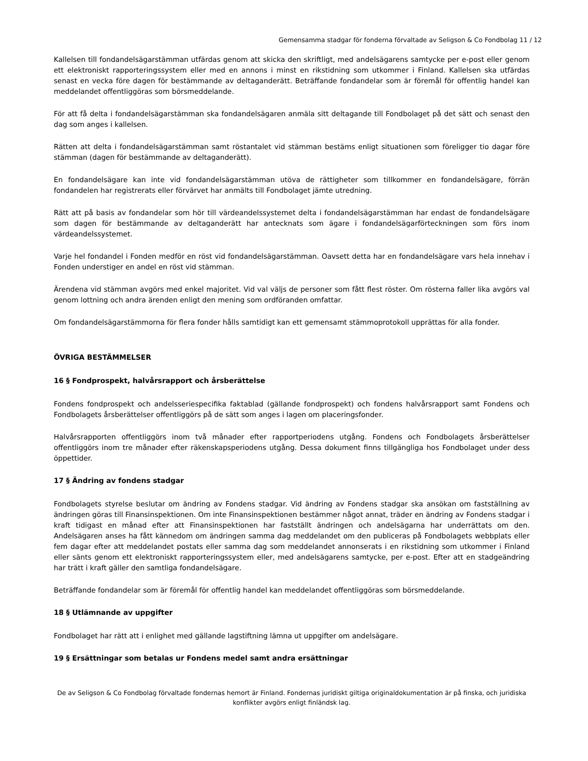Gemensamma stadgar för fonderna förvaltade av Seligson & Co Fondbolag 11 / 12
Kallelsen till fondandelsägarstämman utfärdas genom att skicka den skriftligt, med andelsägarens samtycke per e-post eller genom ett elektroniskt rapporteringssystem eller med en annons i minst en rikstidning som utkommer i Finland. Kallelsen ska utfärdas senast en vecka före dagen för bestämmande av deltaganderätt. Beträffande fondandelar som är föremål för offentlig handel kan meddelandet offentliggöras som börsmeddelande.
För att få delta i fondandelsägarstämman ska fondandelsägaren anmäla sitt deltagande till Fondbolaget på det sätt och senast den dag som anges i kallelsen.
Rätten att delta i fondandelsägarstämman samt röstantalet vid stämman bestäms enligt situationen som föreligger tio dagar före stämman (dagen för bestämmande av deltaganderätt).
En fondandelsägare kan inte vid fondandelsägarstämman utöva de rättigheter som tillkommer en fondandelsägare, förrän fondandelen har registrerats eller förvärvet har anmälts till Fondbolaget jämte utredning.
Rätt att på basis av fondandelar som hör till värdeandelssystemet delta i fondandelsägarstämman har endast de fondandelsägare som dagen för bestämmande av deltaganderätt har antecknats som ägare i fondandelsägarförteckningen som förs inom värdeandelssystemet.
Varje hel fondandel i Fonden medför en röst vid fondandelsägarstämman. Oavsett detta har en fondandelsägare vars hela innehav i Fonden understiger en andel en röst vid stämman.
Ärendena vid stämman avgörs med enkel majoritet. Vid val väljs de personer som fått flest röster. Om rösterna faller lika avgörs val genom lottning och andra ärenden enligt den mening som ordföranden omfattar.
Om fondandelsägarstämmorna för flera fonder hålls samtidigt kan ett gemensamt stämmoprotokoll upprättas för alla fonder.
ÖVRIGA BESTÄMMELSER
16 § Fondprospekt, halvårsrapport och årsberättelse
Fondens fondprospekt och andelsseriespecifika faktablad (gällande fondprospekt) och fondens halvårsrapport samt Fondens och Fondbolagets årsberättelser offentliggörs på de sätt som anges i lagen om placeringsfonder.
Halvårsrapporten offentliggörs inom två månader efter rapportperiodens utgång. Fondens och Fondbolagets årsberättelser offentliggörs inom tre månader efter räkenskapsperiodens utgång. Dessa dokument finns tillgängliga hos Fondbolaget under dess öppettider.
17 § Ändring av fondens stadgar
Fondbolagets styrelse beslutar om ändring av Fondens stadgar. Vid ändring av Fondens stadgar ska ansökan om fastställning av ändringen göras till Finansinspektionen. Om inte Finansinspektionen bestämmer något annat, träder en ändring av Fondens stadgar i kraft tidigast en månad efter att Finansinspektionen har fastställt ändringen och andelsägarna har underrättats om den. Andelsägaren anses ha fått kännedom om ändringen samma dag meddelandet om den publiceras på Fondbolagets webbplats eller fem dagar efter att meddelandet postats eller samma dag som meddelandet annonserats i en rikstidning som utkommer i Finland eller sänts genom ett elektroniskt rapporteringssystem eller, med andelsägarens samtycke, per e-post. Efter att en stadgeändring har trätt i kraft gäller den samtliga fondandelsägare.
Beträffande fondandelar som är föremål för offentlig handel kan meddelandet offentliggöras som börsmeddelande.
18 § Utlämnande av uppgifter
Fondbolaget har rätt att i enlighet med gällande lagstiftning lämna ut uppgifter om andelsägare.
19 § Ersättningar som betalas ur Fondens medel samt andra ersättningar
De av Seligson & Co Fondbolag förvaltade fondernas hemort är Finland. Fondernas juridiskt giltiga originaldokumentation är på finska, och juridiska konflikter avgörs enligt finländsk lag.